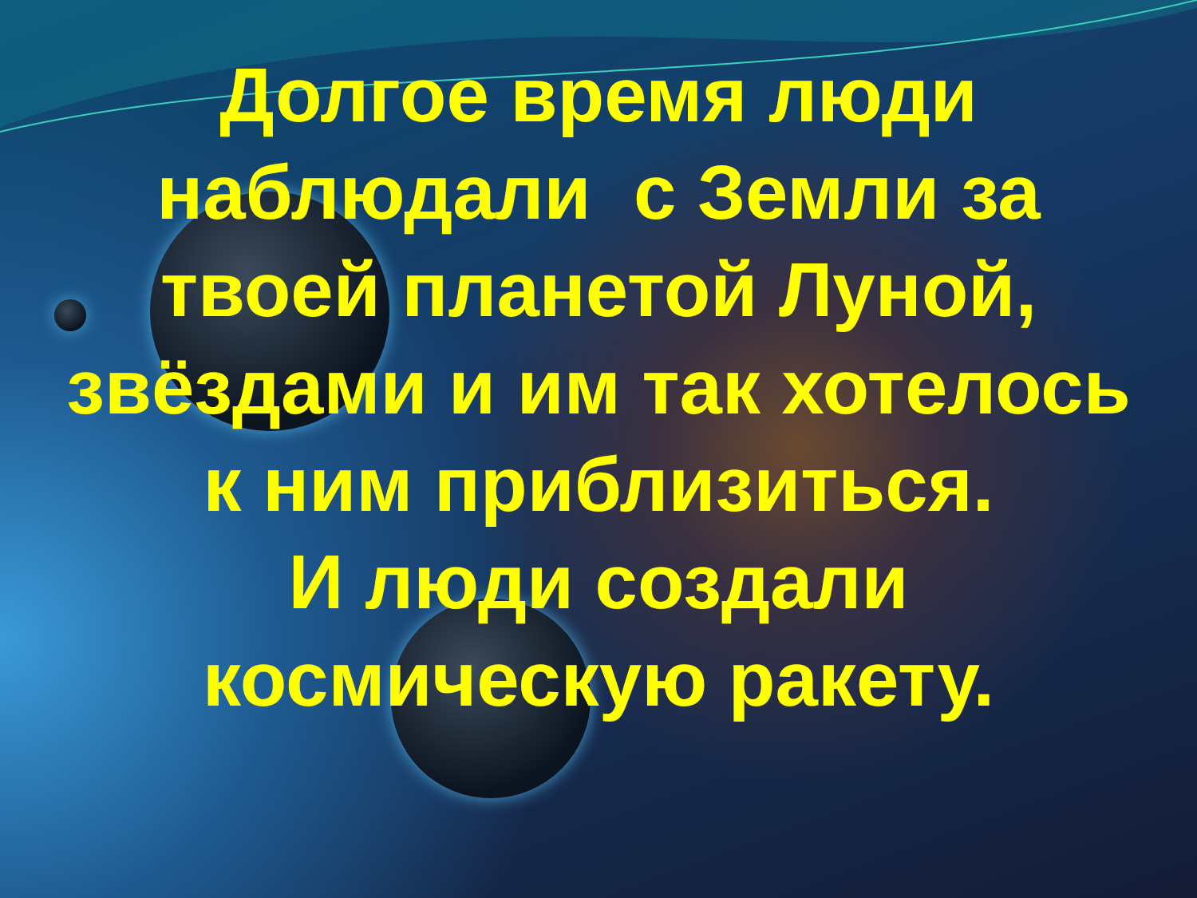Долгое время люди
наблюдали с Земли за
твоей планетой Луной,
звёздами и им так хотелось
к ним приблизиться.
И люди создали
космическую ракету.